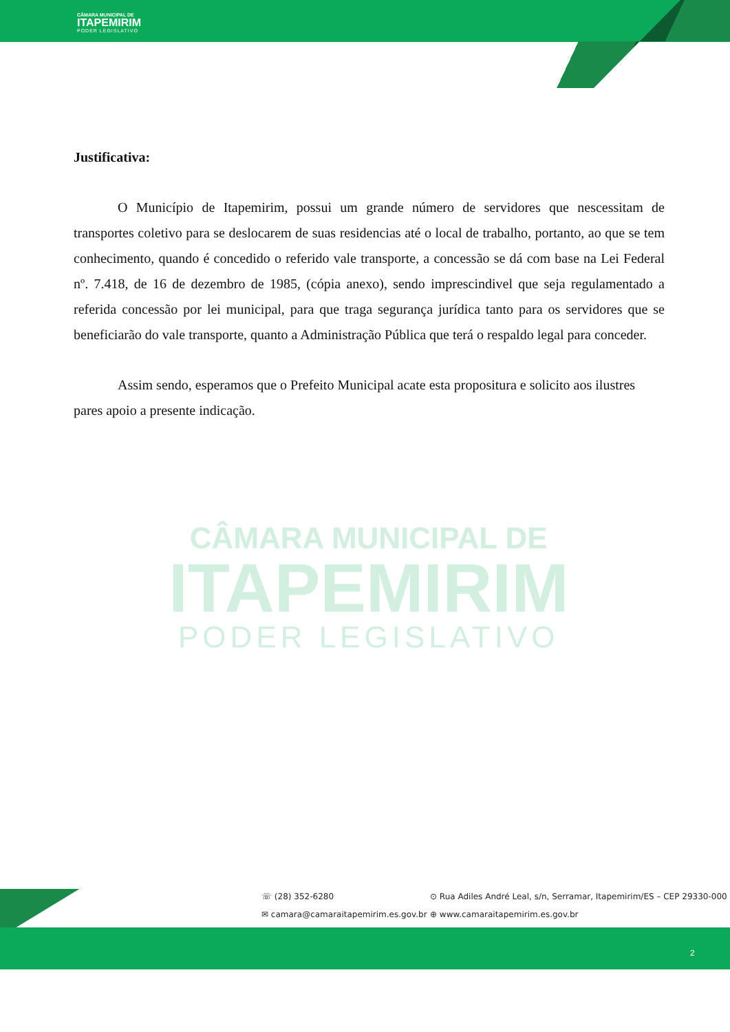CÂMARA MUNICIPAL DE
ITAPEMIRIM
PODER LEGISLATIVO
CÂMARA MUNICIPAL DE
ITAPEMIRIM
PODER LEGISLATIVO
Justificativa:
O Município de Itapemirim, possui um grande número de servidores que nescessitam de transportes coletivo para se deslocarem de suas residencias até o local de trabalho, portanto, ao que se tem conhecimento, quando é concedido o referido vale transporte, a concessão se dá com base na Lei Federal nº. 7.418, de 16 de dezembro de 1985, (cópia anexo), sendo imprescindivel que seja regulamentado a referida concessão por lei municipal, para que traga segurança jurídica tanto para os servidores que se beneficiarão do vale transporte, quanto a Administração Pública que terá o respaldo legal para conceder.
Assim sendo, esperamos que o Prefeito Municipal acate esta propositura e solicito aos ilustres pares apoio a presente indicação.
☏ (28) 352-6280
⊙ Rua Adiles André Leal, s/n, Serramar, Itapemirim/ES – CEP 29330-000
✉ camara@camaraitapemirim.es.gov.br
⊕ www.camaraitapemirim.es.gov.br
2